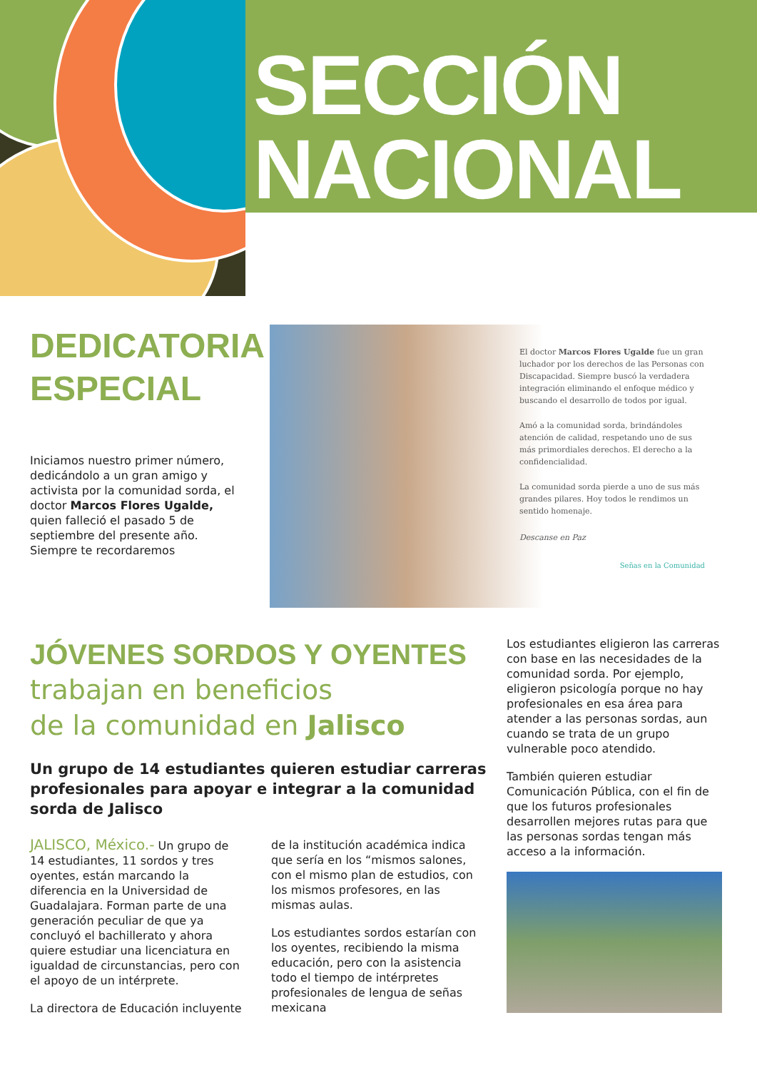SECCIÓN
NACIONAL
DEDICATORIA
ESPECIAL
Iniciamos nuestro primer número, dedicándolo a un gran amigo y activista por la comunidad sorda, el doctor Marcos Flores Ugalde, quien falleció el pasado 5 de septiembre del presente año. Siempre te recordaremos
El doctor Marcos Flores Ugalde fue un gran luchador por los derechos de las Personas con Discapacidad. Siempre buscó la verdadera integración eliminando el enfoque médico y buscando el desarrollo de todos por igual.
Amó a la comunidad sorda, brindándoles atención de calidad, respetando uno de sus más primordiales derechos. El derecho a la confidencialidad.
La comunidad sorda pierde a uno de sus más grandes pilares. Hoy todos le rendimos un sentido homenaje.
Descanse en Paz
Señas en la Comunidad
JÓVENES SORDOS Y OYENTES
trabajan en beneficios
de la comunidad en Jalisco
Un grupo de 14 estudiantes quieren estudiar carreras profesionales para apoyar e integrar a la comunidad sorda de Jalisco
JALISCO, México.- Un grupo de 14 estudiantes, 11 sordos y tres oyentes, están marcando la diferencia en la Universidad de Guadalajara. Forman parte de una generación peculiar de que ya concluyó el bachillerato y ahora quiere estudiar una licenciatura en igualdad de circunstancias, pero con el apoyo de un intérprete.
La directora de Educación incluyente
de la institución académica indica que sería en los “mismos salones, con el mismo plan de estudios, con los mismos profesores, en las mismas aulas.
Los estudiantes sordos estarían con los oyentes, recibiendo la misma educación, pero con la asistencia todo el tiempo de intérpretes profesionales de lengua de señas mexicana
Los estudiantes eligieron las carreras con base en las necesidades de la comunidad sorda. Por ejemplo, eligieron psicología porque no hay profesionales en esa área para atender a las personas sordas, aun cuando se trata de un grupo vulnerable poco atendido.
También quieren estudiar Comunicación Pública, con el fin de que los futuros profesionales desarrollen mejores rutas para que las personas sordas tengan más acceso a la información.